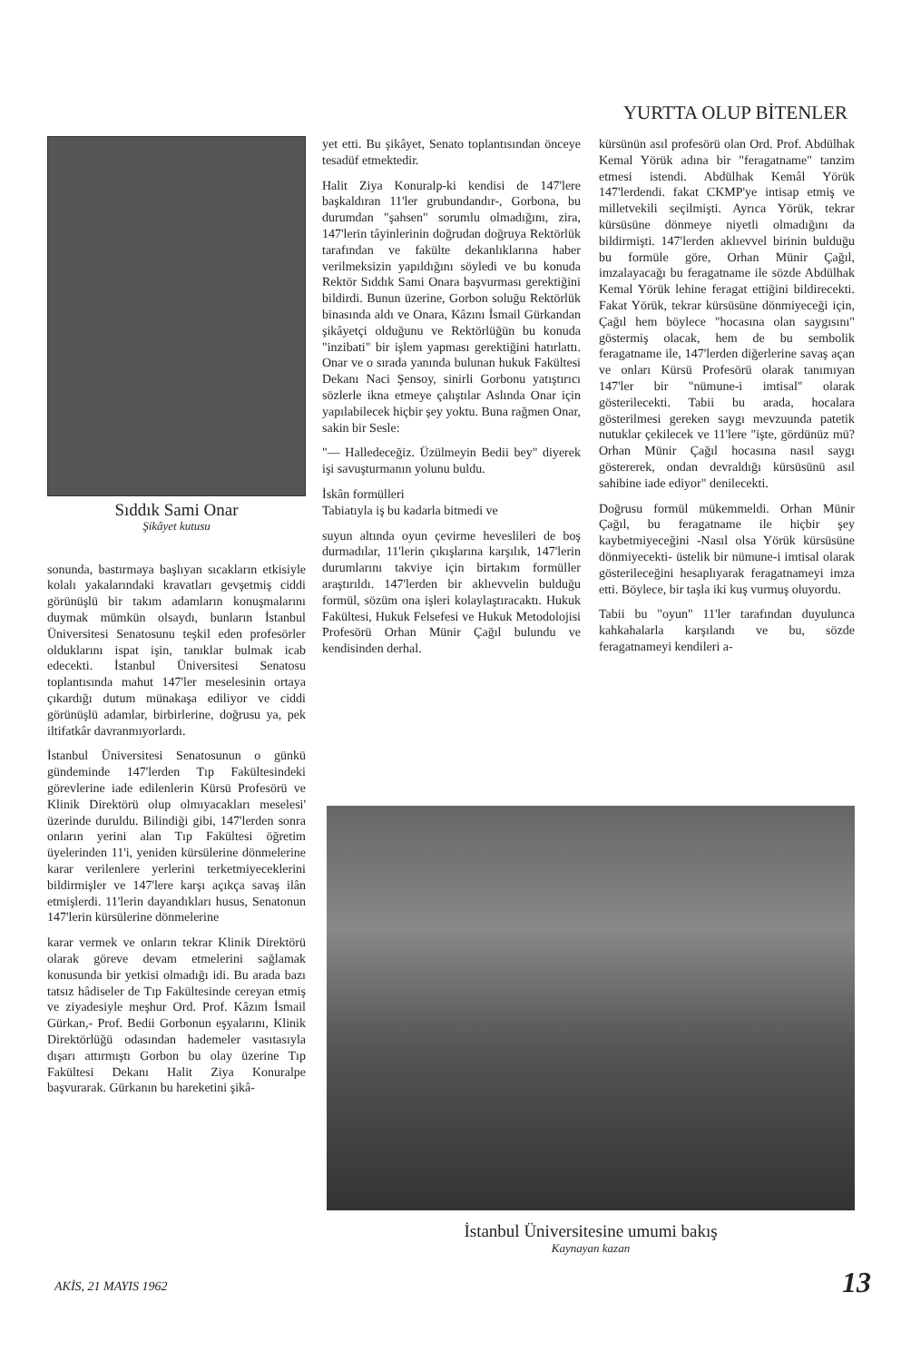YURTTA OLUP BİTENLER
Sıddık Sami Onar
Şikâyet kutusu
sonunda, bastırmaya başlıyan sıcakların etkisiyle kolalı yakalarındaki kravatları gevşetmiş ciddi görünüşlü bir takım adamların konuşmalarını duymak mümkün olsaydı, bunların İstanbul Üniversitesi Senatosunu teşkil eden profesörler olduklarını ispat işin, tanıklar bulmak icab edecekti. İstanbul Üniversitesi Senatosu toplantısında mahut 147'ler meselesinin ortaya çıkardığı dutum münakaşa ediliyor ve ciddi görünüşlü adamlar, birbirlerine, doğrusu ya, pek iltifatkâr davranmıyorlardı.
İstanbul Üniversitesi Senatosunun o günkü gündeminde 147'lerden Tıp Fakültesindeki görevlerine iade edilenlerin Kürsü Profesörü ve Klinik Direktörü olup olmıyacakları meselesi' üzerinde duruldu. Bilindiği gibi, 147'lerden sonra onların yerini alan Tıp Fakültesi öğretim üyelerinden 11'i, yeniden kürsülerine dönmelerine karar verilenlere yerlerini terketmiyeceklerini bildirmişler ve 147'lere karşı açıkça savaş ilân etmişlerdi. 11'lerin dayandıkları husus, Senatonun 147'lerin kürsülerine dönmelerine
karar vermek ve onların tekrar Klinik Direktörü olarak göreve devam etmelerini sağlamak konusunda bir yetkisi olmadığı idi. Bu arada bazı tatsız hâdiseler de Tıp Fakültesinde cereyan etmiş ve ziyadesiyle meşhur Ord. Prof. Kâzım İsmail Gürkan,- Prof. Bedii Gorbonun eşyalarını, Klinik Direktörlüğü odasından hademeler vasıtasıyla dışarı attırmıştı Gorbon bu olay üzerine Tıp Fakültesi Dekanı Halit Ziya Konuralpe başvurarak. Gürkanın bu hareketini şikâ-
yet etti. Bu şikâyet, Senato toplantısından önceye tesadüf etmektedir.
Halit Ziya Konuralp-ki kendisi de 147'lere başkaldıran 11'ler grubundandır-, Gorbona, bu durumdan "şahsen" sorumlu olmadığını, zira, 147'lerin tâyinlerinin doğrudan doğruya Rektörlük tarafından ve fakülte dekanlıklarına haber verilmeksizin yapıldığını söyledi ve bu konuda Rektör Sıddık Sami Onara başvurması gerektiğini bildirdi. Bunun üzerine, Gorbon soluğu Rektörlük binasında aldı ve Onara, Kâzını İsmail Gürkandan şikâyetçi olduğunu ve Rektörlüğün bu konuda "inzibati" bir işlem yapması gerektiğini hatırlattı. Onar ve o sırada yanında bulunan hukuk Fakültesi Dekanı Naci Şensoy, sinirli Gorbonu yatıştırıcı sözlerle ikna etmeye çalıştılar Aslında Onar için yapılabilecek hiçbir şey yoktu. Buna rağmen Onar, sakin bir Sesle:
"— Halledeceğiz. Üzülmeyin Bedii bey" diyerek işi savuşturmanın yolunu buldu.
İskân formülleri
Tabiatıyla iş bu kadarla bitmedi ve
suyun altında oyun çevirme hevesli­leri de boş durmadılar, 11'lerin çıkışlarına karşılık, 147'lerin durumlarını takviye için birtakım formüller araştırıldı. 147'lerden bir aklıevvelin bulduğu formül, sözüm ona işleri kolaylaştıracaktı. Hukuk Fakültesi, Hukuk Felsefesi ve Hukuk Metodolojisi Profesörü Orhan Münir Çağıl bulundu ve kendisinden derhal.
kürsünün asıl profesörü olan Ord. Prof. Abdülhak Kemal Yörük adına bir "feragatname" tanzim etmesi istendi. Abdülhak Kemâl Yörük 147'lerdendi. fakat CKMP'ye intisap etmiş ve milletvekili seçilmişti. Ayrıca Yörük, tekrar kürsüsüne dönmeye niyetli olmadığını da bildirmişti. 147'lerden aklıevvel birinin bulduğu bu formüle göre, Orhan Münir Çağıl, imzalayacağı bu feragatname ile sözde Abdülhak Kemal Yörük lehine feragat ettiğini bildirecekti. Fakat Yörük, tekrar kürsüsüne dönmiyeceği için, Çağıl hem böylece "hocasına olan saygısını" göstermiş olacak, hem de bu sembolik feragatname ile, 147'lerden diğerlerine savaş açan ve onları Kürsü Profesörü olarak tanımıyan 147'ler bir "nümune-i imtisal" olarak gösterilecekti. Tabii bu arada, hocalara gösterilmesi gereken saygı mevzuunda patetik nutuklar çekilecek ve 11'lere "işte, gördünüz mü? Orhan Münir Çağıl hocasına nasıl saygı göstererek, ondan devraldığı kürsüsünü asıl sahibine iade ediyor" denilecekti.
Doğrusu formül mükemmeldi. Orhan Münir Çağıl, bu feragatname ile hiçbir şey kaybetmiyeceğini -Nasıl olsa Yörük kürsüsüne dönmiyecekti- üstelik bir nümune-i imtisal olarak gösterileceğini hesaplıyarak feragatnameyi imza etti. Böylece, bir taşla iki kuş vurmuş oluyordu.
Tabii bu "oyun" 11'ler tarafından duyulunca kahkahalarla karşılandı ve bu, sözde feragatnameyi kendileri a-
İstanbul Üniversitesine umumi bakış
Kaynayan kazan
AKİS, 21 MAYIS 1962 13